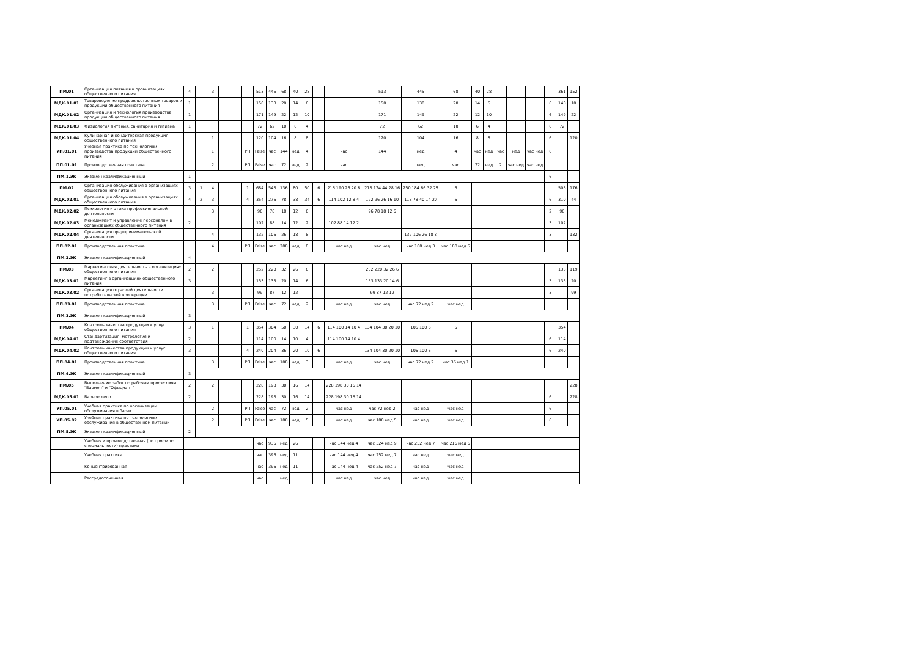| ПМ.01 | Организация питания в организациях общественного питания | 4 | | 3 | | | | 513 | 445 | 68 | 40 | 28 | | | 513 | 445 | 68 | 40 | 28 | | | | | 361 | 152 |
| МДК.01.01 | Товароведение продовольственных товаров и продукции общественного питания | 1 | | | | | | 150 | 130 | 20 | 14 | 6 | | | 150 | 130 | 20 | 14 | 6 | | | | 6 | 140 | 10 |
| МДК.01.02 | Организация и технология производства продукции общественного питания | 1 | | | | | | 171 | 149 | 22 | 12 | 10 | | | 171 | 149 | 22 | 12 | 10 | | | | 6 | 149 | 22 |
| МДК.01.03 | Физиология питания, санитария и гигиена | 1 | | | | | | 72 | 62 | 10 | 6 | 4 | | | 72 | 62 | 10 | 6 | 4 | | | | 6 | 72 | |
| МДК.01.04 | Кулинарная и кондитерская продукция общественного питания | | | 1 | | | | 120 | 104 | 16 | 8 | 8 | | | 120 | 104 | 16 | 8 | 8 | | | | 6 | | 120 |
| УП.01.01 | Учебная практика по технологиям производства продукции общественного питания | | | 1 | | | РП | False | час | 144 | нед | 4 | | час | 144 | нед | 4 | час | нед | час | нед | час нед | 6 | | |
| ПП.01.01 | Производственная практика | | | 2 | | | РП | False | час | 72 | нед | 2 | | час | | нед | час | 72 | нед | 2 | час нед | час нед | | | |
| ПМ.1.ЭК | Экзамен квалификационный | 1 | | | | | | | | | | | | | | | | | | | | | 6 | | |
| ПМ.02 | Организация обслуживания в организациях общественного питания | 3 | 1 | 4 | | | 1 | 684 | 548 | 136 | 80 | 50 | 6 | 216 190 26 20 6 | 218 174 44 28 16 | 250 184 66 32 28 | 6 | | | | | | | 508 | 176 |
| МДК.02.01 | Организация обслуживания в организациях общественного питания | 4 | 2 | 3 | | | 4 | 354 | 276 | 78 | 38 | 34 | 6 | 114 102 12 8 4 | 122 96 26 16 10 | 118 78 40 14 20 | 6 | | | | | | 6 | 310 | 44 |
| МДК.02.02 | Психология и этика профессиональной деятельности | | | 3 | | | | 96 | 78 | 18 | 12 | 6 | | | 96 78 18 12 6 | | | | | | | | 2 | 96 | |
| МДК.02.03 | Менеджмент и управление персоналом в организациях общественного питания | 2 | | | | | | 102 | 88 | 14 | 12 | 2 | | 102 88 14 12 2 | | | | | | | | | 3 | 102 | |
| МДК.02.04 | Организация предпринимательской деятельности | | | 4 | | | | 132 | 106 | 26 | 18 | 8 | | | | 132 106 26 18 8 | | | | | | | 3 | | 132 |
| ПП.02.01 | Производственная практика | | | 4 | | | РП | False | час | 288 | нед | 8 | | час нед | час нед | час 108 нед 3 | час 180 нед 5 | | | | | | | | |
| ПМ.2.ЭК | Экзамен квалификационный | 4 | | | | | | | | | | | | | | | | | | | | | | | |
| ПМ.03 | Маркетинговая деятельность в организациях общественного питания | 2 | | 2 | | | | 252 | 220 | 32 | 26 | 6 | | | 252 220 32 26 6 | | | | | | | | | 133 | 119 |
| МДК.03.01 | Маркетинг в организациях общественного питания | 3 | | | | | | 153 | 133 | 20 | 14 | 6 | | | 153 133 20 14 6 | | | | | | | | 3 | 133 | 20 |
| МДК.03.02 | Организация отраслей деятельности потребительской кооперации | | | 3 | | | | 99 | 87 | 12 | 12 | | | | 99 87 12 12 | | | | | | | | 3 | | 99 |
| ПП.03.01 | Производственная практика | | | 3 | | | РП | False | час | 72 | нед | 2 | | час нед | час нед | час 72 нед 2 | час нед | | | | | | | | |
| ПМ.3.ЭК | Экзамен квалификационный | 3 | | | | | | | | | | | | | | | | | | | | | | | |
| ПМ.04 | Контроль качества продукции и услуг общественного питания | 3 | | 1 | | | 1 | 354 | 304 | 50 | 30 | 14 | 6 | 114 100 14 10 4 | 134 104 30 20 10 | 106 100 6 | 6 | | | | | | | 354 | |
| МДК.04.01 | Стандартизация, метрология и подтверждение соответствия | 2 | | | | | | 114 | 100 | 14 | 10 | 4 | | 114 100 14 10 4 | | | | | | | | | 6 | 114 | |
| МДК.04.02 | Контроль качества продукции и услуг общественного питания | 3 | | | | | 4 | 240 | 204 | 36 | 20 | 10 | 6 | | 134 104 30 20 10 | 106 100 6 | 6 | | | | | | 6 | 240 | |
| ПП.04.01 | Производственная практика | | | 3 | | | РП | False | час | 108 | нед | 3 | | час нед | час нед | час 72 нед 2 | час 36 нед 1 | | | | | | | | |
| ПМ.4.ЭК | Экзамен квалификационный | 3 | | | | | | | | | | | | | | | | | | | | | | | |
| ПМ.05 | Выполнение работ по рабочим профессиям "Бармен" и "Официант" | 2 | | 2 | | | | 228 | 198 | 30 | 16 | 14 | | 228 198 30 16 14 | | | | | | | | | | | 228 |
| МДК.05.01 | Барное дело | 2 | | | | | | 228 | 198 | 30 | 16 | 14 | | 228 198 30 16 14 | | | | | | | | | 6 | | 228 |
| УП.05.01 | Учебная практика по организации обслуживания в барах | | | 2 | | | РП | False | час | 72 | нед | 2 | | час нед | час 72 нед 2 | час нед | час нед | | | | | | 6 | | |
| УП.05.02 | Учебная практика по технологиям обслуживания в общественном питании | | | 2 | | | РП | False | час | 180 | нед | 5 | | час нед | час 180 нед 5 | час нед | час нед | | | | | | 6 | | |
| ПМ.5.ЭК | Экзамен квалификационный | 2 | | | | | | | | | | | | | | | | | | | | | | | |
| | Учебная и производственная (по профилю специальности) практики | | | | | | | час | 936 | нед | 26 | | | час 144 нед 4 | час 324 нед 9 | час 252 нед 7 | час 216 нед 6 | | | | | | | | |
| | Учебная практика | | | | | | | час | 396 | нед | 11 | | | час 144 нед 4 | час 252 нед 7 | час нед | час нед | | | | | | | | |
| | Концентрированная | | | | | | | час | 396 | нед | 11 | | | час 144 нед 4 | час 252 нед 7 | час нед | час нед | | | | | | | | |
| | Рассредоточенная | | | | | | | час | | нед | | | | час нед | час нед | час нед | час нед | | | | | | | | |